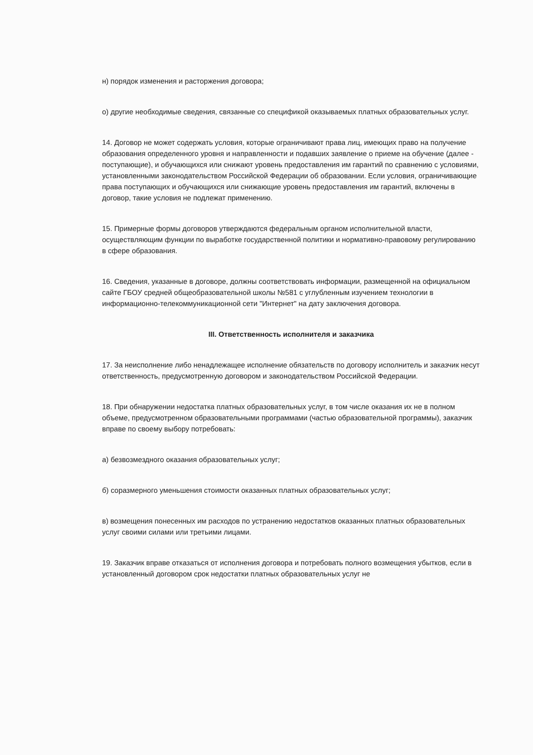н) порядок изменения и расторжения договора;
о) другие необходимые сведения, связанные со спецификой оказываемых платных образовательных услуг.
14. Договор не может содержать условия, которые ограничивают права лиц, имеющих право на получение образования определенного уровня и направленности и подавших заявление о приеме на обучение (далее - поступающие), и обучающихся или снижают уровень предоставления им гарантий по сравнению с условиями, установленными законодательством Российской Федерации об образовании. Если условия, ограничивающие права поступающих и обучающихся или снижающие уровень предоставления им гарантий, включены в договор, такие условия не подлежат применению.
15. Примерные формы договоров утверждаются федеральным органом исполнительной власти, осуществляющим функции по выработке государственной политики и нормативно-правовому регулированию в сфере образования.
16. Сведения, указанные в договоре, должны соответствовать информации, размещенной на официальном сайте ГБОУ средней общеобразовательной школы №581 с углубленным изучением технологии в информационно-телекоммуникационной сети "Интернет" на дату заключения договора.
III. Ответственность исполнителя и заказчика
17. За неисполнение либо ненадлежащее исполнение обязательств по договору исполнитель и заказчик несут ответственность, предусмотренную договором и законодательством Российской Федерации.
18. При обнаружении недостатка платных образовательных услуг, в том числе оказания их не в полном объеме, предусмотренном образовательными программами (частью образовательной программы), заказчик вправе по своему выбору потребовать:
а) безвозмездного оказания образовательных услуг;
б) соразмерного уменьшения стоимости оказанных платных образовательных услуг;
в) возмещения понесенных им расходов по устранению недостатков оказанных платных образовательных услуг своими силами или третьими лицами.
19. Заказчик вправе отказаться от исполнения договора и потребовать полного возмещения убытков, если в установленный договором срок недостатки платных образовательных услуг не